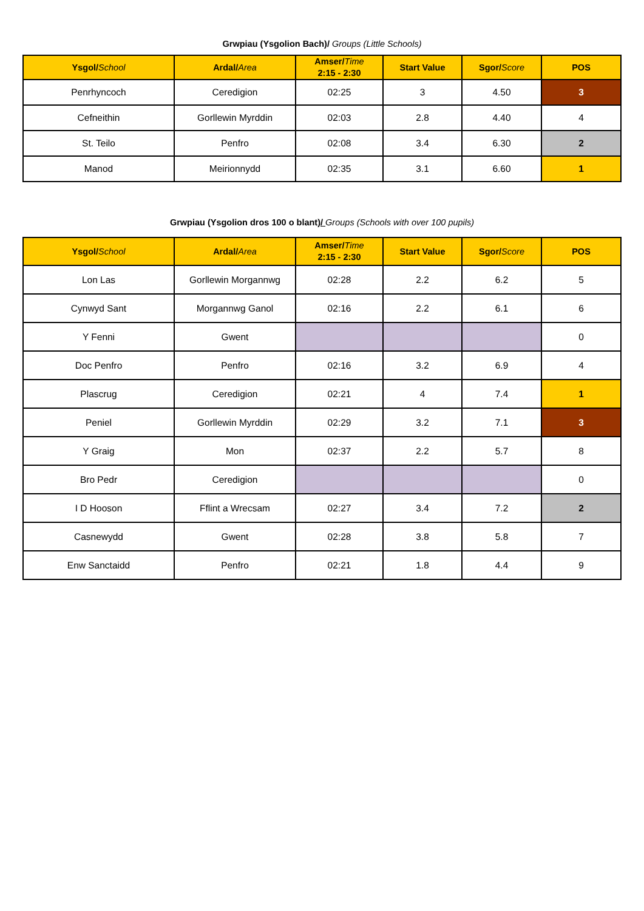Grwpiau (Ysgolion Bach)/ Groups (Little Schools)
| Ysgol/ School | Ardal/ Area | Amser/ Time 2:15 - 2:30 | Start Value | Sgor/ Score | POS |
| --- | --- | --- | --- | --- | --- |
| Penrhyncoch | Ceredigion | 02:25 | 3 | 4.50 | 3 |
| Cefneithin | Gorllewin Myrddin | 02:03 | 2.8 | 4.40 | 4 |
| St. Teilo | Penfro | 02:08 | 3.4 | 6.30 | 2 |
| Manod | Meirionnydd | 02:35 | 3.1 | 6.60 | 1 |
Grwpiau (Ysgolion dros 100 o blant)/ Groups (Schools with over 100 pupils)
| Ysgol/ School | Ardal/ Area | Amser/ Time 2:15 - 2:30 | Start Value | Sgor/ Score | POS |
| --- | --- | --- | --- | --- | --- |
| Lon Las | Gorllewin Morgannwg | 02:28 | 2.2 | 6.2 | 5 |
| Cynwyd Sant | Morgannwg Ganol | 02:16 | 2.2 | 6.1 | 6 |
| Y Fenni | Gwent | | | | 0 |
| Doc Penfro | Penfro | 02:16 | 3.2 | 6.9 | 4 |
| Plascrug | Ceredigion | 02:21 | 4 | 7.4 | 1 |
| Peniel | Gorllewin Myrddin | 02:29 | 3.2 | 7.1 | 3 |
| Y Graig | Mon | 02:37 | 2.2 | 5.7 | 8 |
| Bro Pedr | Ceredigion | | | | 0 |
| I D Hooson | Fflint a Wrecsam | 02:27 | 3.4 | 7.2 | 2 |
| Casnewydd | Gwent | 02:28 | 3.8 | 5.8 | 7 |
| Enw Sanctaidd | Penfro | 02:21 | 1.8 | 4.4 | 9 |